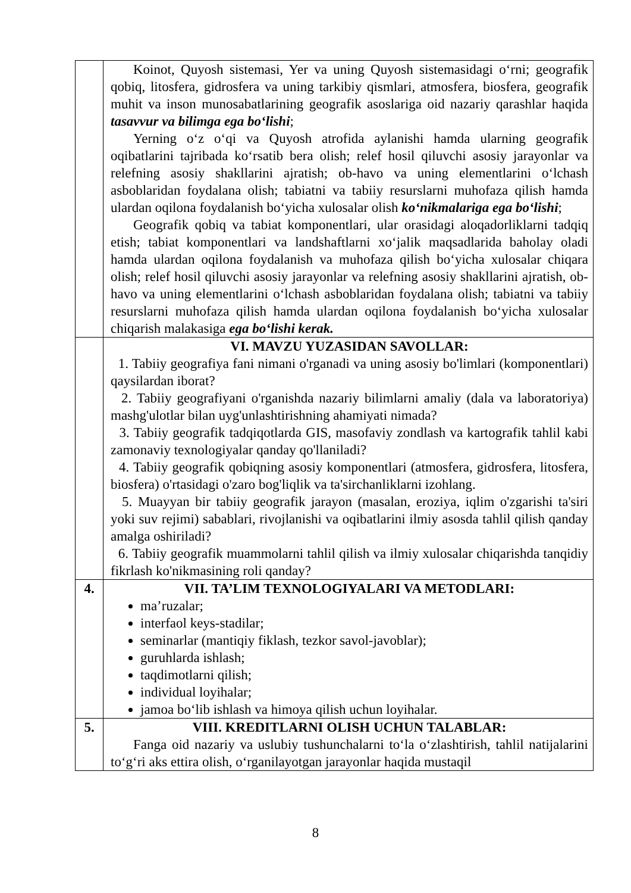| | Koinot, Quyosh sistemasi, Yer va uning Quyosh sistemasidagi o‘rni; geografik qobiq, litosfera, gidrosfera va uning tarkibiy qismlari, atmosfera, biosfera, geografik muhit va inson munosabatlarining geografik asoslariga oid nazariy qarashlar haqida tasavvur va bilimga ega bo‘lishi ; Yerning o‘z o‘qi va Quyosh atrofida aylanishi hamda ularning geografik oqibatlarini tajribada ko‘rsatib bera olish; relef hosil qiluvchi asosiy jarayonlar va relefning asosiy shakllarini ajratish; ob-havo va uning elementlarini o‘lchash asboblaridan foydalana olish; tabiatni va tabiiy resurslarni muhofaza qilish hamda ulardan oqilona foydalanish bo‘yicha xulosalar olish ko‘nikmalariga ega bo‘lishi ; Geografik qobiq va tabiat komponentlari, ular orasidagi aloqadorliklarni tadqiq etish; tabiat komponentlari va landshaftlarni xo‘jalik maqsadlarida baholay oladi hamda ulardan oqilona foydalanish va muhofaza qilish bo‘yicha xulosalar chiqara olish; relef hosil qiluvchi asosiy jarayonlar va relefning asosiy shakllarini ajratish, ob-havo va uning elementlarini o‘lchash asboblaridan foydalana olish; tabiatni va tabiiy resurslarni muhofaza qilish hamda ulardan oqilona foydalanish bo‘yicha xulosalar chiqarish malakasiga ega bo‘lishi kerak. |
| | VI. MAVZU YUZASIDAN SAVOLLAR: 1. Tabiiy geografiya fani nimani o'rganadi va uning asosiy bo'limlari (komponentlari) qaysilardan iborat? 2. Tabiiy geografiyani o'rganishda nazariy bilimlarni amaliy (dala va laboratoriya) mashg'ulotlar bilan uyg'unlashtirishning ahamiyati nimada? 3. Tabiiy geografik tadqiqotlarda GIS, masofaviy zondlash va kartografik tahlil kabi zamonaviy texnologiyalar qanday qo'llaniladi? 4. Tabiiy geografik qobiqning asosiy komponentlari (atmosfera, gidrosfera, litosfera, biosfera) o'rtasidagi o'zaro bog'liqlik va ta'sirchanliklarni izohlang. 5. Muayyan bir tabiiy geografik jarayon (masalan, eroziya, iqlim o'zgarishi ta'siri yoki suv rejimi) sabablari, rivojlanishi va oqibatlarini ilmiy asosda tahlil qilish qanday amalga oshiriladi? 6. Tabiiy geografik muammolarni tahlil qilish va ilmiy xulosalar chiqarishda tanqidiy fikrlash ko'nikmasining roli qanday? |
| 4. | VII. TA’LIM TEXNOLOGIYALARI VA METODLARI: ma’ruzalar; interfaol keys-stadilar; seminarlar (mantiqiy fiklash, tezkor savol-javoblar); guruhlarda ishlash; taqdimotlarni qilish; individual loyihalar; jamoa bo‘lib ishlash va himoya qilish uchun loyihalar. |
| 5. | VIII. KREDITLARNI OLISH UCHUN TALABLAR: Fanga oid nazariy va uslubiy tushunchalarni to‘la o‘zlashtirish, tahlil natijalarini to‘g‘ri aks ettira olish, o‘rganilayotgan jarayonlar haqida mustaqil |
8